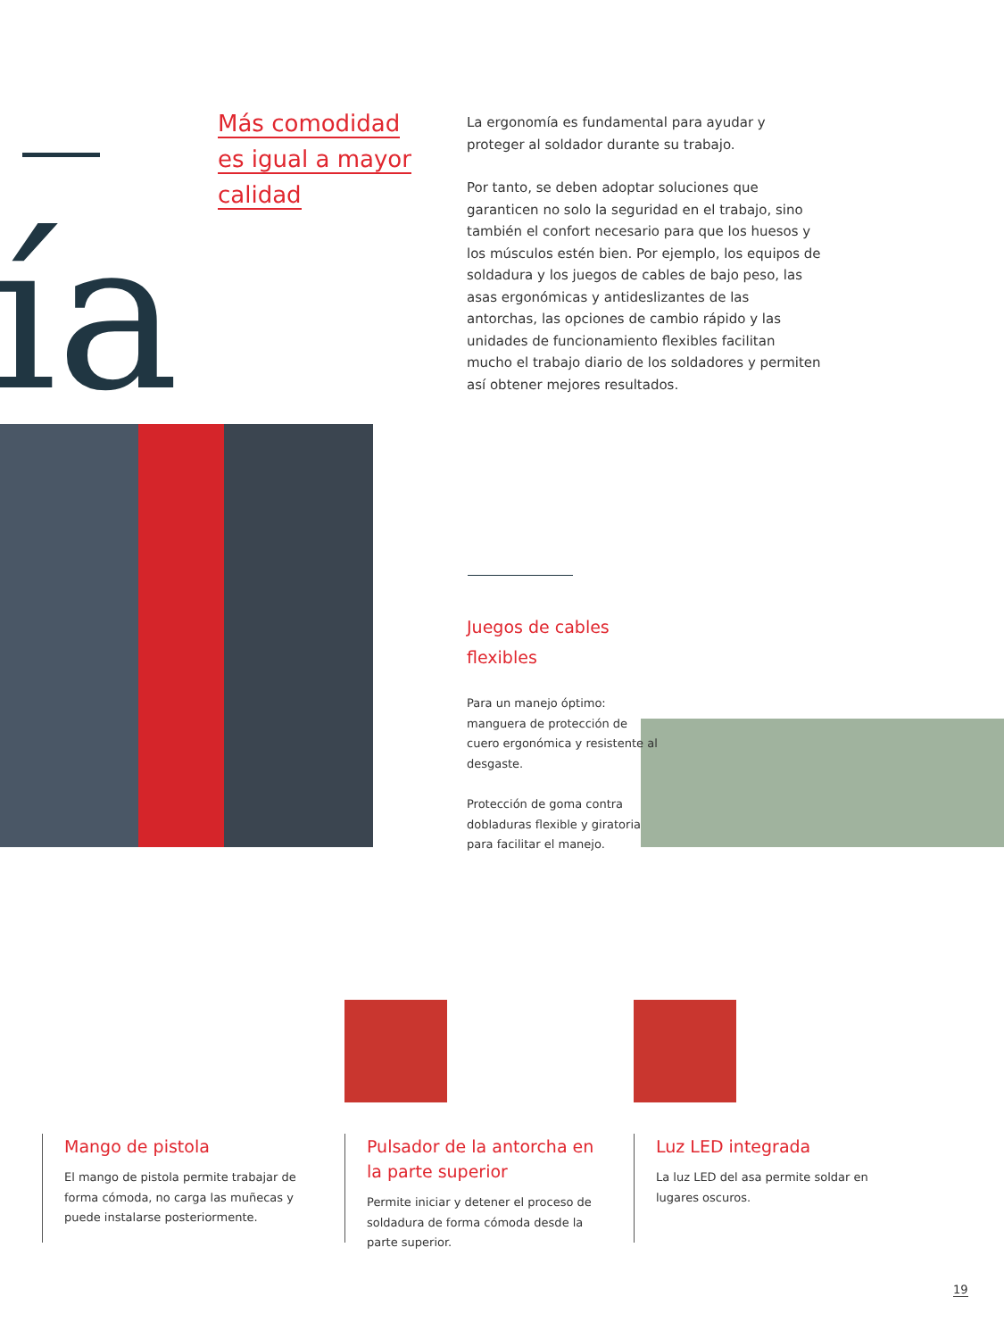Más comodidad
es igual a mayor
calidad
La ergonomía es fundamental para ayudar y proteger al soldador durante su trabajo.
Por tanto, se deben adoptar soluciones que garanticen no solo la seguridad en el trabajo, sino también el confort necesario para que los huesos y los músculos estén bien. Por ejemplo, los equipos de soldadura y los juegos de cables de bajo peso, las asas ergonómicas y antideslizantes de las antorchas, las opciones de cambio rápido y las unidades de funcionamiento flexibles facilitan mucho el trabajo diario de los soldadores y permiten así obtener mejores resultados.
ía
Juegos de cables flexibles
Para un manejo óptimo: manguera de protección de cuero ergonómica y resistente al desgaste.
Protección de goma contra dobladuras flexible y giratoria para facilitar el manejo.
Mango de pistola
El mango de pistola permite trabajar de forma cómoda, no carga las muñecas y puede instalarse posteriormente.
Pulsador de la antorcha en la parte superior
Permite iniciar y detener el proceso de soldadura de forma cómoda desde la parte superior.
Luz LED integrada
La luz LED del asa permite soldar en lugares oscuros.
19